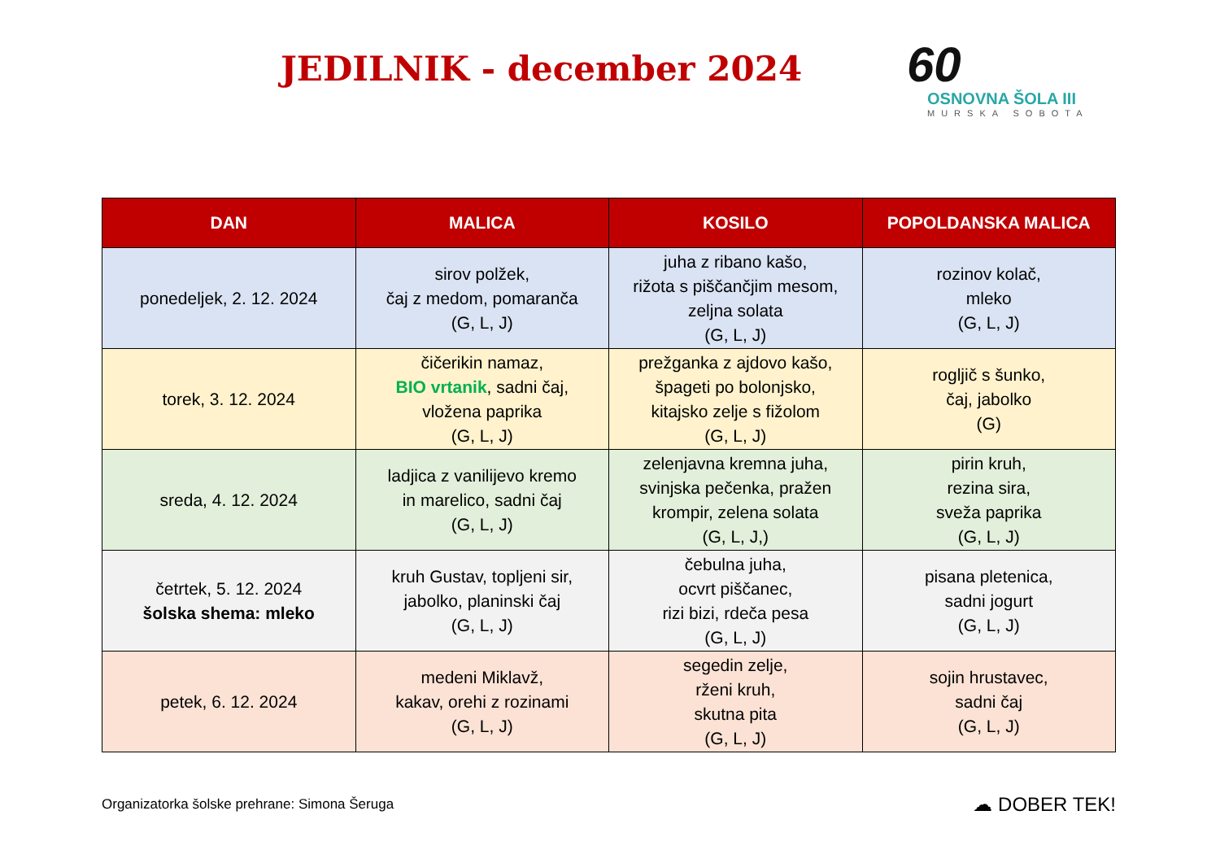JEDILNIK - december 2024
60
OSNOVNA ŠOLA III
MURSKA SOBOTA
| DAN | MALICA | KOSILO | POPOLDANSKA MALICA |
| --- | --- | --- | --- |
| ponedeljek, 2. 12. 2024 | sirov polžek, čaj z medom, pomaranča (G, L, J) | juha z ribano kašo, rižota s piščančjim mesom, zeljna solata (G, L, J) | rozinov kolač, mleko (G, L, J) |
| torek, 3. 12. 2024 | čičerikin namaz, BIO vrtanik , sadni čaj, vložena paprika (G, L, J) | prežganka z ajdovo kašo, špageti po bolonjsko, kitajsko zelje s fižolom (G, L, J) | rogljič s šunko, čaj, jabolko (G) |
| sreda, 4. 12. 2024 | ladjica z vanilijevo kremo in marelico, sadni čaj (G, L, J) | zelenjavna kremna juha, svinjska pečenka, pražen krompir, zelena solata (G, L, J,) | pirin kruh, rezina sira, sveža paprika (G, L, J) |
| četrtek, 5. 12. 2024 šolska shema: mleko | kruh Gustav, topljeni sir, jabolko, planinski čaj (G, L, J) | čebulna juha, ocvrt piščanec, rizi bizi, rdeča pesa (G, L, J) | pisana pletenica, sadni jogurt (G, L, J) |
| petek, 6. 12. 2024 | medeni Miklavž, kakav, orehi z rozinami (G, L, J) | segedin zelje, rženi kruh, skutna pita (G, L, J) | sojin hrustavec, sadni čaj (G, L, J) |
Organizatorka šolske prehrane: Simona Šeruga ☁ DOBER TEK!